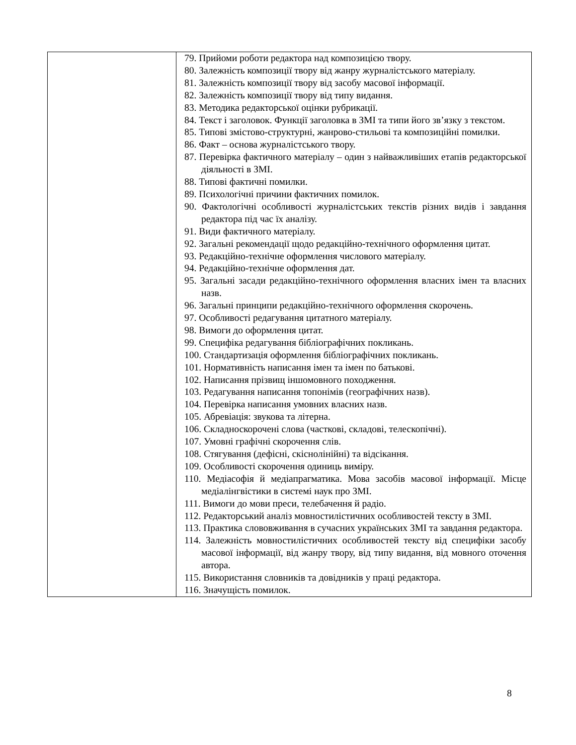| | 79. Прийоми роботи редактора над композицією твору. 80. Залежність композиції твору від жанру журналістського матеріалу. 81. Залежність композиції твору від засобу масової інформації. 82. Залежність композиції твору від типу видання. 83. Методика редакторської оцінки рубрикації. 84. Текст і заголовок. Функції заголовка в ЗМІ та типи його зв’язку з текстом. 85. Типові змістово-структурні, жанрово-стильові та композиційні помилки. 86. Факт – основа журналістського твору. 87. Перевірка фактичного матеріалу – один з найважливіших етапів редакторської діяльності в ЗМІ. 88. Типові фактичні помилки. 89. Психологічні причини фактичних помилок. 90. Фактологічні особливості журналістських текстів різних видів і завдання редактора під час їх аналізу. 91. Види фактичного матеріалу. 92. Загальні рекомендації щодо редакційно-технічного оформлення цитат. 93. Редакційно-технічне оформлення числового матеріалу. 94. Редакційно-технічне оформлення дат. 95. Загальні засади редакційно-технічного оформлення власних імен та власних назв. 96. Загальні принципи редакційно-технічного оформлення скорочень. 97. Особливості редагування цитатного матеріалу. 98. Вимоги до оформлення цитат. 99. Специфіка редагування бібліографічних покликань. 100. Стандартизація оформлення бібліографічних покликань. 101. Нормативність написання імен та імен по батькові. 102. Написання прізвищ іншомовного походження. 103. Редагування написання топонімів (географічних назв). 104. Перевірка написання умовних власних назв. 105. Абревіація: звукова та літерна. 106. Складноскорочені слова (часткові, складові, телескопічні). 107. Умовні графічні скорочення слів. 108. Стягування (дефісні, скіснолінійні) та відсікання. 109. Особливості скорочення одиниць виміру. 110. Медіасофія й медіапрагматика. Мова засобів масової інформації. Місце медіалінгвістики в системі наук про ЗМІ. 111. Вимоги до мови преси, телебачення й радіо. 112. Редакторський аналіз мовностилістичних особливостей тексту в ЗМІ. 113. Практика слововживання в сучасних українських ЗМІ та завдання редактора. 114. Залежність мовностилістичних особливостей тексту від специфіки засобу масової інформації, від жанру твору, від типу видання, від мовного оточення автора. 115. Використання словників та довідників у праці редактора. 116. Значущість помилок. |
8